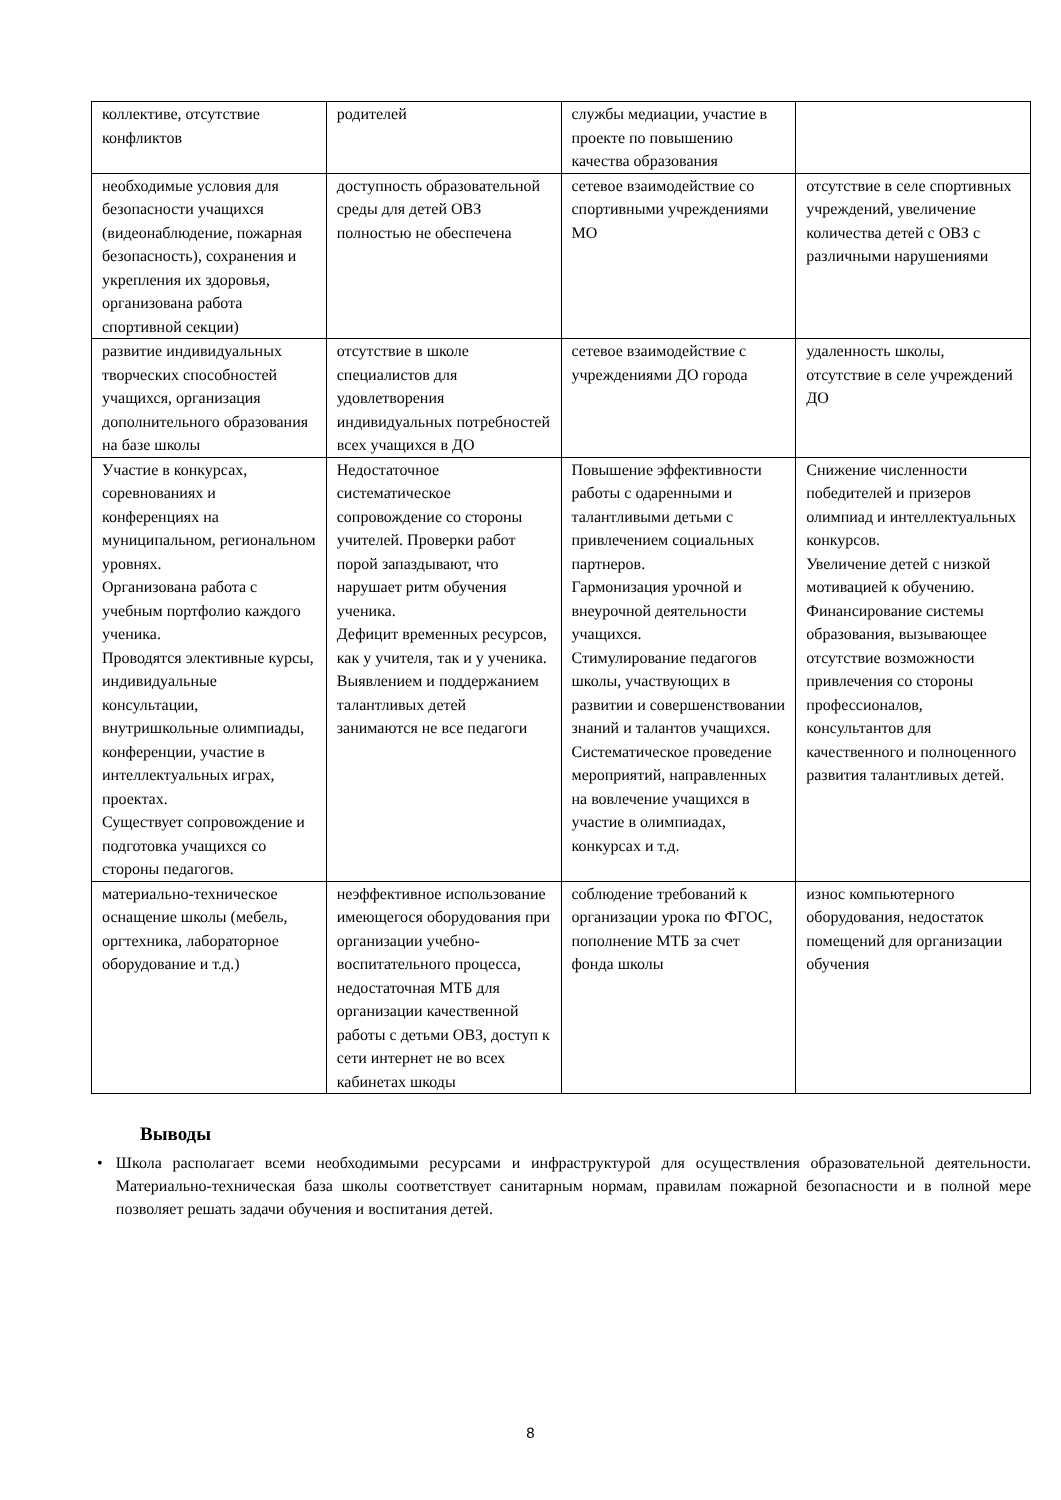| коллективе, отсутствие конфликтов | родителей | службы медиации, участие в проекте по повышению качества образования | |
| необходимые условия для безопасности учащихся (видеонаблюдение, пожарная безопасность), сохранения и укрепления их здоровья, организована работа спортивной секции) | доступность образовательной среды для детей ОВЗ полностью не обеспечена | сетевое взаимодействие со спортивными учреждениями МО | отсутствие в селе спортивных учреждений, увеличение количества детей с ОВЗ с различными нарушениями |
| развитие индивидуальных творческих способностей учащихся, организация дополнительного образования на базе школы | отсутствие в школе специалистов для удовлетворения индивидуальных потребностей всех учащихся в ДО | сетевое взаимодействие с учреждениями ДО города | удаленность школы, отсутствие в селе учреждений ДО |
| Участие в конкурсах, соревнованиях и конференциях на муниципальном, региональном уровнях. Организована работа с учебным портфолио каждого ученика. Проводятся элективные курсы, индивидуальные консультации, внутришкольные олимпиады, конференции, участие в интеллектуальных играх, проектах. Существует сопровождение и подготовка учащихся со стороны педагогов. | Недостаточное систематическое сопровождение со стороны учителей. Проверки работ порой запаздывают, что нарушает ритм обучения ученика. Дефицит временных ресурсов, как у учителя, так и у ученика. Выявлением и поддержанием талантливых детей занимаются не все педагоги | Повышение эффективности работы с одаренными и талантливыми детьми с привлечением социальных партнеров. Гармонизация урочной и внеурочной деятельности учащихся. Стимулирование педагогов школы, участвующих в развитии и совершенствовании знаний и талантов учащихся. Систематическое проведение мероприятий, направленных на вовлечение учащихся в участие в олимпиадах, конкурсах и т.д. | Снижение численности победителей и призеров олимпиад и интеллектуальных конкурсов. Увеличение детей с низкой мотивацией к обучению. Финансирование системы образования, вызывающее отсутствие возможности привлечения со стороны профессионалов, консультантов для качественного и полноценного развития талантливых детей. |
| материально-техническое оснащение школы (мебель, оргтехника, лабораторное оборудование и т.д.) | неэффективное использование имеющегося оборудования при организации учебно-воспитательного процесса, недостаточная МТБ для организации качественной работы с детьми ОВЗ, доступ к сети интернет не во всех кабинетах шкоды | соблюдение требований к организации урока по ФГОС, пополнение МТБ за счет фонда школы | износ компьютерного оборудования, недостаток помещений для организации обучения |
Выводы
• Школа располагает всеми необходимыми ресурсами и инфраструктурой для осуществления образовательной деятельности. Материально-техническая база школы соответствует санитарным нормам, правилам пожарной безопасности и в полной мере позволяет решать задачи обучения и воспитания детей.
8